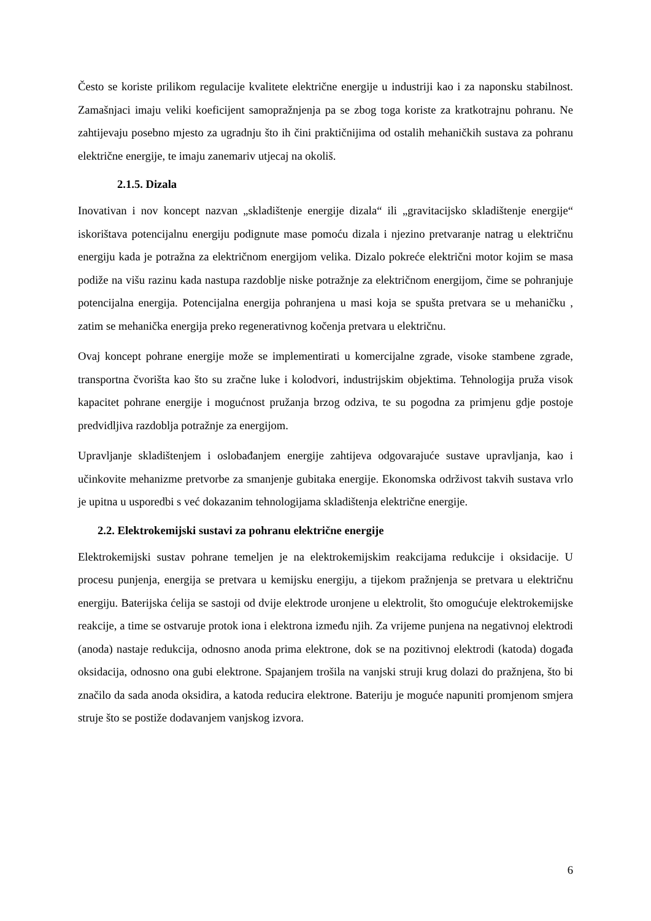Često se koriste prilikom regulacije kvalitete električne energije u industriji kao i za naponsku stabilnost. Zamašnjaci imaju veliki koeficijent samopražnjenja pa se zbog toga koriste za kratkotrajnu pohranu. Ne zahtijevaju posebno mjesto za ugradnju što ih čini praktičnijima od ostalih mehaničkih sustava za pohranu električne energije, te imaju zanemariv utjecaj na okoliš.
2.1.5. Dizala
Inovativan i nov koncept nazvan „skladištenje energije dizala“ ili „gravitacijsko skladištenje energije“ iskorištava potencijalnu energiju podignute mase pomoću dizala i njezino pretvaranje natrag u električnu energiju kada je potražna za električnom energijom velika. Dizalo pokreće električni motor kojim se masa podiže na višu razinu kada nastupa razdoblje niske potražnje za električnom energijom, čime se pohranjuje potencijalna energija. Potencijalna energija pohranjena u masi koja se spušta pretvara se u mehaničku , zatim se mehanička energija preko regenerativnog kočenja pretvara u električnu.
Ovaj koncept pohrane energije može se implementirati u komercijalne zgrade, visoke stambene zgrade, transportna čvorišta kao što su zračne luke i kolodvori, industrijskim objektima. Tehnologija pruža visok kapacitet pohrane energije i mogućnost pružanja brzog odziva, te su pogodna za primjenu gdje postoje predvidljiva razdoblja potražnje za energijom.
Upravljanje skladištenjem i oslobađanjem energije zahtijeva odgovarajuće sustave upravljanja, kao i učinkovite mehanizme pretvorbe za smanjenje gubitaka energije. Ekonomska održivost takvih sustava vrlo je upitna u usporedbi s već dokazanim tehnologijama skladištenja električne energije.
2.2. Elektrokemijski sustavi za pohranu električne energije
Elektrokemijski sustav pohrane temeljen je na elektrokemijskim reakcijama redukcije i oksidacije. U procesu punjenja, energija se pretvara u kemijsku energiju, a tijekom pražnjenja se pretvara u električnu energiju. Baterijska ćelija se sastoji od dvije elektrode uronjene u elektrolit, što omogućuje elektrokemijske reakcije, a time se ostvaruje protok iona i elektrona između njih. Za vrijeme punjena na negativnoj elektrodi (anoda) nastaje redukcija, odnosno anoda prima elektrone, dok se na pozitivnoj elektrodi (katoda) događa oksidacija, odnosno ona gubi elektrone. Spajanjem trošila na vanjski struji krug dolazi do pražnjena, što bi značilo da sada anoda oksidira, a katoda reducira elektrone. Bateriju je moguće napuniti promjenom smjera struje što se postiže dodavanjem vanjskog izvora.
6